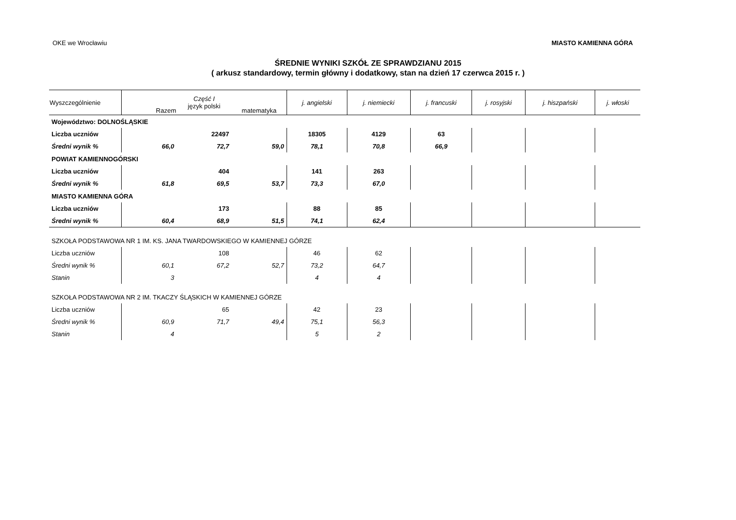OKE we Wrocławiu MIASTO KAMIENNA GÓRA
ŚREDNIE WYNIKI SZKÓŁ ZE SPRAWDZIANU 2015
( arkusz standardowy, termin główny i dodatkowy, stan na dzień 17 czerwca 2015 r. )
| Wyszczególnienie | Razem | Część I język polski | matematyka | j. angielski | j. niemiecki | j. francuski | j. rosyjski | j. hiszpański | j. włoski |
| --- | --- | --- | --- | --- | --- | --- | --- | --- | --- |
| Województwo: DOLNOŚLĄSKIE | | | | | | | | | |
| Liczba uczniów | | 22497 | | 18305 | 4129 | 63 | | | |
| Średni wynik % | 66,0 | 72,7 | 59,0 | 78,1 | 70,8 | 66,9 | | | |
| POWIAT KAMIENNOGÓRSKI | | | | | | | | | |
| Liczba uczniów | | 404 | | 141 | 263 | | | | |
| Średni wynik % | 61,8 | 69,5 | 53,7 | 73,3 | 67,0 | | | | |
| MIASTO KAMIENNA GÓRA | | | | | | | | | |
| Liczba uczniów | | 173 | | 88 | 85 | | | | |
| Średni wynik % | 60,4 | 68,9 | 51,5 | 74,1 | 62,4 | | | | |
| SZKOŁA PODSTAWOWA NR 1 IM. KS. JANA TWARDOWSKIEGO W KAMIENNEJ GÓRZE | | | | | | | | | |
| Liczba uczniów | | 108 | | 46 | 62 | | | | |
| Średni wynik % | 60,1 | 67,2 | 52,7 | 73,2 | 64,7 | | | | |
| Stanin | 3 | | | 4 | 4 | | | | |
| SZKOŁA PODSTAWOWA NR 2 IM. TKACZY ŚLĄSKICH W KAMIENNEJ GÓRZE | | | | | | | | | |
| Liczba uczniów | | 65 | | 42 | 23 | | | | |
| Średni wynik % | 60,9 | 71,7 | 49,4 | 75,1 | 56,3 | | | | |
| Stanin | 4 | | | 5 | 2 | | | | |